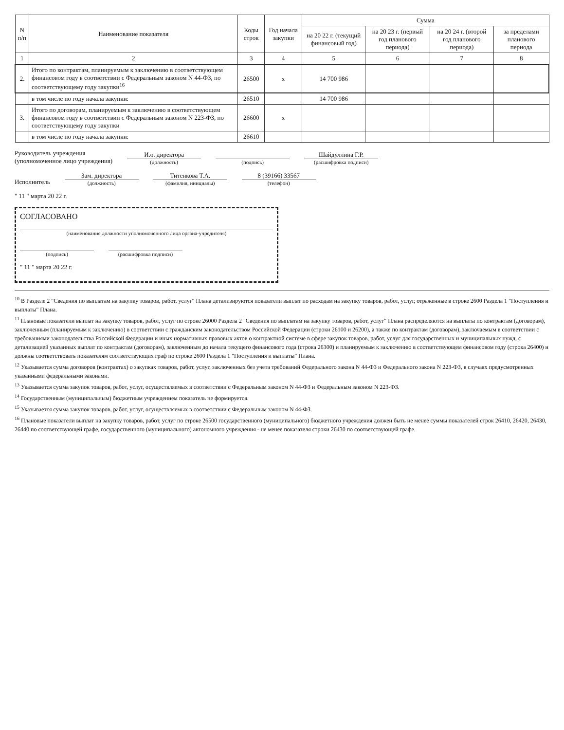| N п/п | Наименование показателя | Коды строк | Год начала закупки | Сумма | | | |
| --- | --- | --- | --- | --- | --- | --- | --- |
| | | | | на 20 22 г. (текущий финансовый год) | на 20 23 г. (первый год планового периода) | на 20 24 г. (второй год планового периода) | за пределами планового периода |
| 1 | 2 | 3 | 4 | 5 | 6 | 7 | 8 |
| 2. | Итого по контрактам, планируемым к заключению в соответствующем финансовом году в соответствии с Федеральным законом N 44-ФЗ, по соответствующему году закупки<sup>16</sup> | 26500 | x | 14 700 986 | | | |
| | в том числе по году начала закупки: | 26510 | | 14 700 986 | | | |
| 3. | Итого по договорам, планируемым к заключению в соответствующем финансовом году в соответствии с Федеральным законом N 223-ФЗ, по соответствующему году закупки | 26600 | x | | | | |
| | в том числе по году начала закупки: | 26610 | | | | | |
Руководитель учреждения
(уполномоченное лицо учреждения)
И.о. директора
(должность)
(подпись)
Шайдуллина Г.Р.
(расшифровка подписи)
Исполнитель
Зам. директора
(должность)
Титенкова Т.А.
(фамилия, инициалы)
8 (39166) 33567
(телефон)
" 11 " марта 20 22 г.
СОГЛАСОВАНО
(наименование должности уполномоченного лица органа-учредителя)
(подпись)
(расшифровка подписи)
" 11 " марта 20 22 г.
<sup>10</sup> В Разделе 2 "Сведения по выплатам на закупку товаров, работ, услуг" Плана детализируются показатели выплат по расходам на закупку товаров, работ, услуг, отраженные в строке 2600 Раздела 1 "Поступления и выплаты" Плана.
<sup>11</sup> Плановые показатели выплат на закупку товаров, работ, услуг по строке 26000 Раздела 2 "Сведения по выплатам на закупку товаров, работ, услуг" Плана распределяются на выплаты по контрактам (договорам), заключенным (планируемым к заключению) в соответствии с гражданским законодательством Российской Федерации (строки 26100 и 26200), а также по контрактам (договорам), заключаемым в соответствии с требованиями законодательства Российской Федерации и иных нормативных правовых актов о контрактной системе в сфере закупок товаров, работ, услуг для государственных и муниципальных нужд, с детализацией указанных выплат по контрактам (договорам), заключенным до начала текущего финансового года (строка 26300) и планируемым к заключению в соответствующем финансовом году (строка 26400) и должны соответствовать показателям соответствующих граф по строке 2600 Раздела 1 "Поступления и выплаты" Плана.
<sup>12</sup> Указывается сумма договоров (контрактах) о закупках товаров, работ, услуг, заключенных без учета требований Федерального закона N 44-ФЗ и Федерального закона N 223-ФЗ, в случаях предусмотренных указанными федеральными законами.
<sup>13</sup> Указывается сумма закупок товаров, работ, услуг, осуществляемых в соответствии с Федеральным законом N 44-ФЗ и Федеральным законом N 223-ФЗ.
<sup>14</sup> Государственным (муниципальным) бюджетным учреждением показатель не формируется.
<sup>15</sup> Указывается сумма закупок товаров, работ, услуг, осуществляемых в соответствии с Федеральным законом N 44-ФЗ.
<sup>16</sup> Плановые показатели выплат на закупку товаров, работ, услуг по строке 26500 государственного (муниципального) бюджетного учреждения должен быть не менее суммы показателей строк 26410, 26420, 26430, 26440 по соответствующей графе, государственного (муниципального) автономного учреждения - не менее показателя строки 26430 по соответствующей графе.